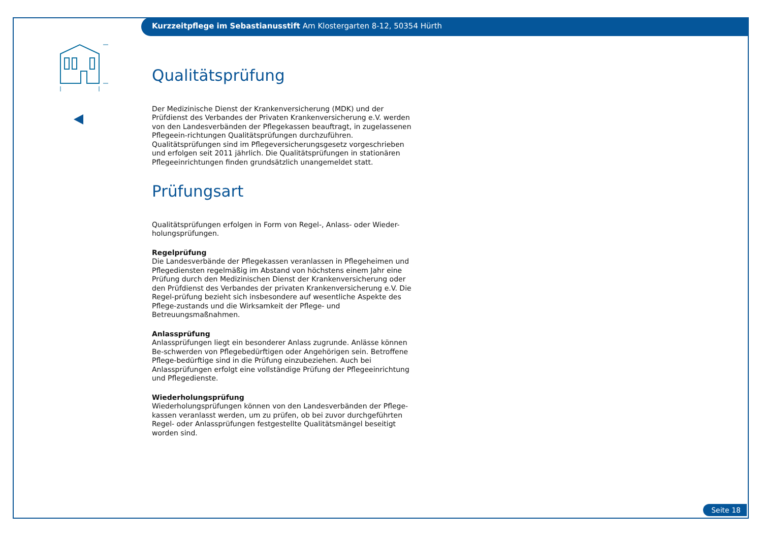Kurzzeitpflege im Sebastianusstift Am Klostergarten 8-12, 50354 Hürth
Qualitätsprüfung
Der Medizinische Dienst der Krankenversicherung (MDK) und der Prüfdienst des Verbandes der Privaten Krankenversicherung e.V. werden von den Landesverbänden der Pflegekassen beauftragt, in zugelassenen Pflegeein-richtungen Qualitätsprüfungen durchzuführen. Qualitätsprüfungen sind im Pflegeversicherungsgesetz vorgeschrieben und erfolgen seit 2011 jährlich. Die Qualitätsprüfungen in stationären Pflegeeinrichtungen finden grundsätzlich unangemeldet statt.
Prüfungsart
Qualitätsprüfungen erfolgen in Form von Regel-, Anlass- oder Wieder-holungsprüfungen.
Regelprüfung
Die Landesverbände der Pflegekassen veranlassen in Pflegeheimen und Pflegediensten regelmäßig im Abstand von höchstens einem Jahr eine Prüfung durch den Medizinischen Dienst der Krankenversicherung oder den Prüfdienst des Verbandes der privaten Krankenversicherung e.V. Die Regel-prüfung bezieht sich insbesondere auf wesentliche Aspekte des Pflege-zustands und die Wirksamkeit der Pflege- und Betreuungsmaßnahmen.
Anlassprüfung
Anlassprüfungen liegt ein besonderer Anlass zugrunde. Anlässe können Be-schwerden von Pflegebedürftigen oder Angehörigen sein. Betroffene Pflege-bedürftige sind in die Prüfung einzubeziehen. Auch bei Anlassprüfungen erfolgt eine vollständige Prüfung der Pflegeeinrichtung und Pflegedienste.
Wiederholungsprüfung
Wiederholungsprüfungen können von den Landesverbänden der Pflege-kassen veranlasst werden, um zu prüfen, ob bei zuvor durchgeführten Regel- oder Anlassprüfungen festgestellte Qualitätsmängel beseitigt worden sind.
Seite 18